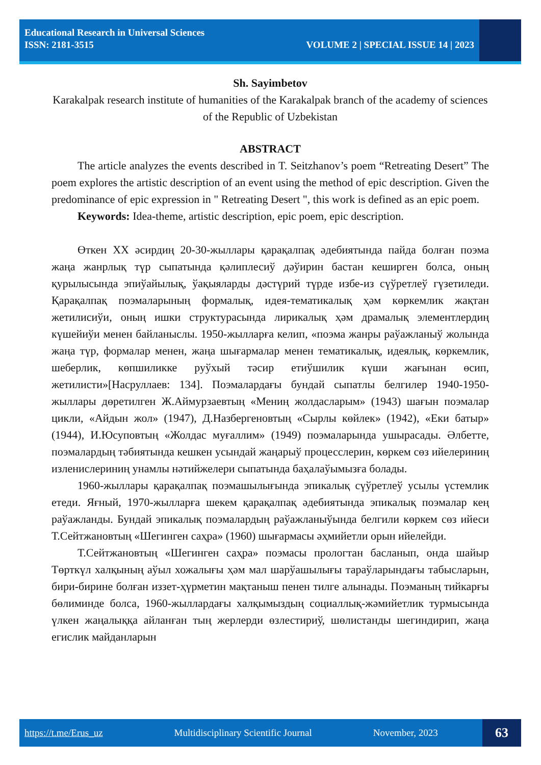Educational Research in Universal Sciences
ISSN: 2181-3515 VOLUME 2 | SPECIAL ISSUE 14 | 2023
Sh. Sayimbetov
Karakalpak research institute of humanities of the Karakalpak branch of the academy of sciences of the Republic of Uzbekistan
ABSTRACT
The article analyzes the events described in T. Seitzhanov’s poem “Retreating Desert” The poem explores the artistic description of an event using the method of epic description. Given the predominance of epic expression in " Retreating Desert ", this work is defined as an epic poem.
Keywords: Idea-theme, artistic description, epic poem, epic description.
Өткен XX әсирдиң 20-30-жыллары қарақалпақ әдебиятында пайда болған поэма жаңа жанрлық түр сыпатында қәлиплесиў дәўирин бастан кеширген болса, оның қурылысында эпиўайылық, ўақыяларды дәстүрий түрде избе-из сүўретлеў гүзетиледи. Қарақалпақ поэмаларының формалық, идея-тематикалық ҳәм көркемлик жақтан жетилисиўи, оның ишки структурасында лирикалық ҳәм драмалық элементлердиң күшейиўи менен байланыслы. 1950-жылларға келип, «поэма жанры раўажланыў жолында жаңа түр, формалар менен, жаңа шығармалар менен тематикалық, идеялық, көркемлик, шеберлик, көпшиликке руўхый тәсир етиўшилик күши жағынан өсип, жетилисти»[Насруллаев: 134]. Поэмалардағы бундай сыпатлы белгилер 1940-1950-жыллары дөретилген Ж.Аймурзаевтың «Мениң жолдасларым» (1943) шағын поэмалар цикли, «Айдын жол» (1947), Д.Назбергеновтың «Сырлы көйлек» (1942), «Еки батыр» (1944), И.Юсуповтың «Жолдас муғаллим» (1949) поэмаларында ушырасады. Әлбетте, поэмалардың тәбиятында кешкен усындай жаңарыў процесслерин, көркем сөз ийелериниң изленислериниң унамлы нәтийжелери сыпатында баҳалаўымызға болады.
1960-жыллары қарақалпақ поэмашылығында эпикалық сүўретлеў усылы үстемлик етеди. Яғный, 1970-жылларға шекем қарақалпақ әдебиятында эпикалық поэмалар кең раўажланды. Бундай эпикалық поэмалардың раўажланыўында белгили көркем сөз ийеси Т.Сейтжановтың «Шегинген саҳра» (1960) шығармасы әҳмийетли орын ийелейди.
Т.Сейтжановтың «Шегинген саҳра» поэмасы прологтан басланып, онда шайыр Төрткүл халқының аўыл хожалығы ҳәм мал шарўашылығы тараўларындағы табысларын, бири-бирине болған иззет-ҳүрметин мақтаныш пенен тилге алынады. Поэманың тийкарғы бөлиминде болса, 1960-жыллардағы халқымыздың социаллық-жәмийетлик турмысында үлкен жаңалыққа айланған тың жерлерди өзлестириў, шөлистанды шегиндирип, жаңа егислик майданларын
https://t.me/Erus_uz Multidisciplinary Scientific Journal November, 2023
63